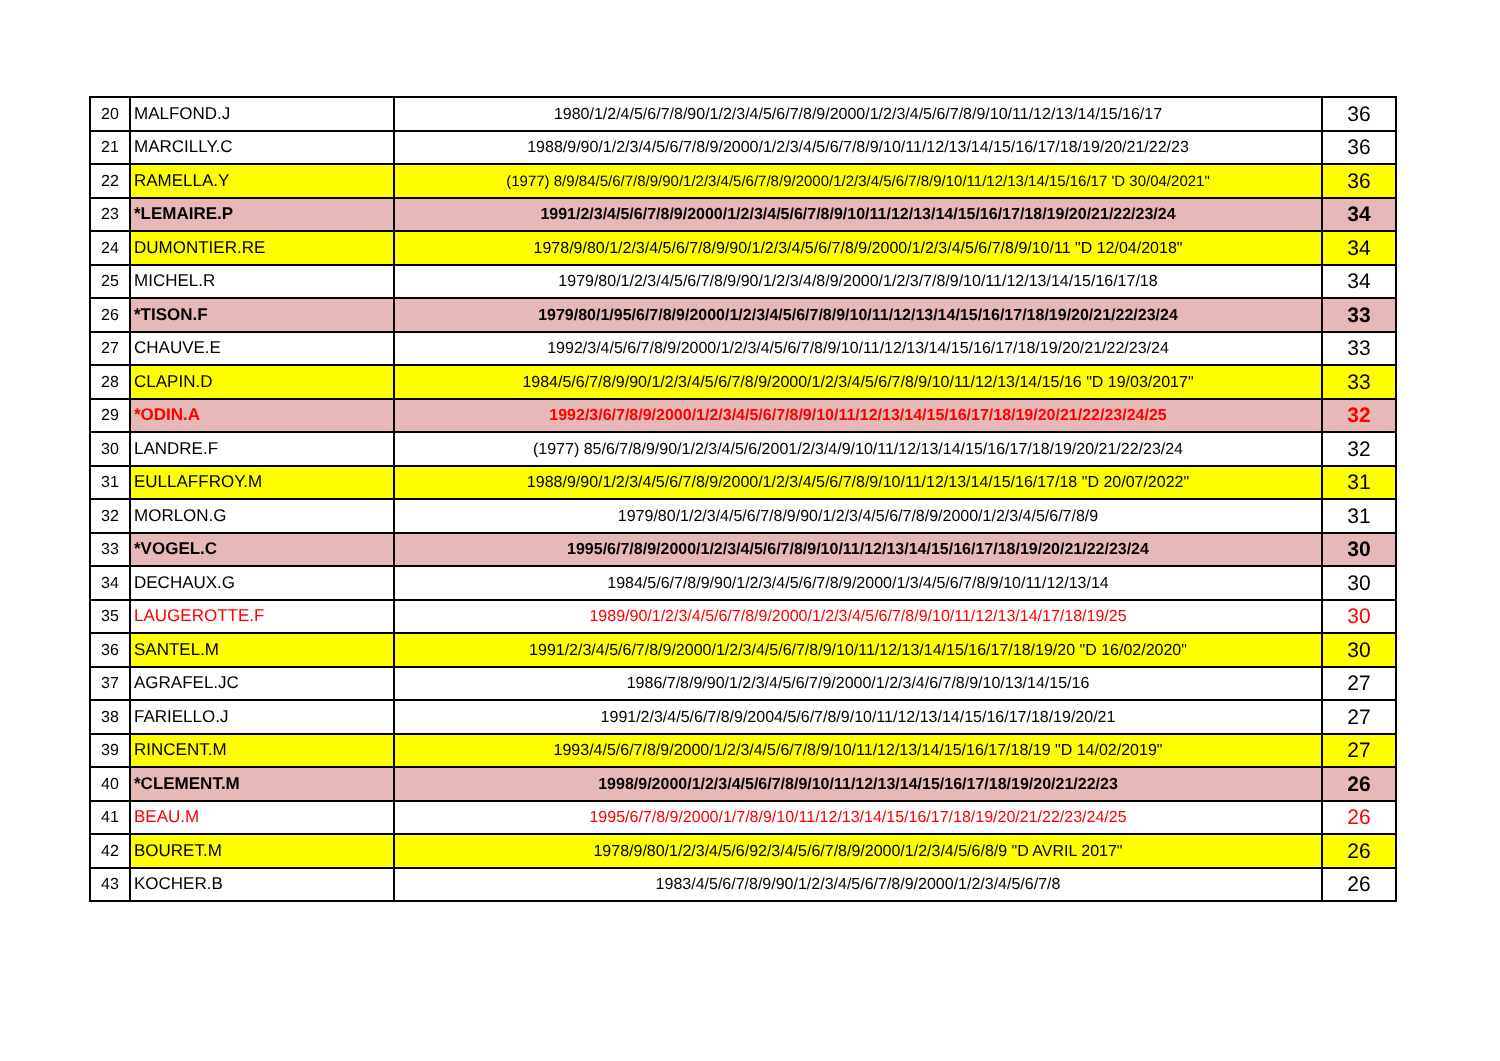| 20 | MALFOND.J | 1980/1/2/4/5/6/7/8/90/1/2/3/4/5/6/7/8/9/2000/1/2/3/4/5/6/7/8/9/10/11/12/13/14/15/16/17 | 36 |
| 21 | MARCILLY.C | 1988/9/90/1/2/3/4/5/6/7/8/9/2000/1/2/3/4/5/6/7/8/9/10/11/12/13/14/15/16/17/18/19/20/21/22/23 | 36 |
| 22 | RAMELLA.Y | (1977) 8/9/84/5/6/7/8/9/90/1/2/3/4/5/6/7/8/9/2000/1/2/3/4/5/6/7/8/9/10/11/12/13/14/15/16/17 'D 30/04/2021" | 36 |
| 23 | *LEMAIRE.P | 1991/2/3/4/5/6/7/8/9/2000/1/2/3/4/5/6/7/8/9/10/11/12/13/14/15/16/17/18/19/20/21/22/23/24 | 34 |
| 24 | DUMONTIER.RE | 1978/9/80/1/2/3/4/5/6/7/8/9/90/1/2/3/4/5/6/7/8/9/2000/1/2/3/4/5/6/7/8/9/10/11 "D 12/04/2018" | 34 |
| 25 | MICHEL.R | 1979/80/1/2/3/4/5/6/7/8/9/90/1/2/3/4/8/9/2000/1/2/3/7/8/9/10/11/12/13/14/15/16/17/18 | 34 |
| 26 | *TISON.F | 1979/80/1/95/6/7/8/9/2000/1/2/3/4/5/6/7/8/9/10/11/12/13/14/15/16/17/18/19/20/21/22/23/24 | 33 |
| 27 | CHAUVE.E | 1992/3/4/5/6/7/8/9/2000/1/2/3/4/5/6/7/8/9/10/11/12/13/14/15/16/17/18/19/20/21/22/23/24 | 33 |
| 28 | CLAPIN.D | 1984/5/6/7/8/9/90/1/2/3/4/5/6/7/8/9/2000/1/2/3/4/5/6/7/8/9/10/11/12/13/14/15/16 "D 19/03/2017" | 33 |
| 29 | *ODIN.A | 1992/3/6/7/8/9/2000/1/2/3/4/5/6/7/8/9/10/11/12/13/14/15/16/17/18/19/20/21/22/23/24/25 | 32 |
| 30 | LANDRE.F | (1977) 85/6/7/8/9/90/1/2/3/4/5/6/2001/2/3/4/9/10/11/12/13/14/15/16/17/18/19/20/21/22/23/24 | 32 |
| 31 | EULLAFFROY.M | 1988/9/90/1/2/3/4/5/6/7/8/9/2000/1/2/3/4/5/6/7/8/9/10/11/12/13/14/15/16/17/18 "D 20/07/2022" | 31 |
| 32 | MORLON.G | 1979/80/1/2/3/4/5/6/7/8/9/90/1/2/3/4/5/6/7/8/9/2000/1/2/3/4/5/6/7/8/9 | 31 |
| 33 | *VOGEL.C | 1995/6/7/8/9/2000/1/2/3/4/5/6/7/8/9/10/11/12/13/14/15/16/17/18/19/20/21/22/23/24 | 30 |
| 34 | DECHAUX.G | 1984/5/6/7/8/9/90/1/2/3/4/5/6/7/8/9/2000/1/3/4/5/6/7/8/9/10/11/12/13/14 | 30 |
| 35 | LAUGEROTTE.F | 1989/90/1/2/3/4/5/6/7/8/9/2000/1/2/3/4/5/6/7/8/9/10/11/12/13/14/17/18/19/25 | 30 |
| 36 | SANTEL.M | 1991/2/3/4/5/6/7/8/9/2000/1/2/3/4/5/6/7/8/9/10/11/12/13/14/15/16/17/18/19/20 "D 16/02/2020" | 30 |
| 37 | AGRAFEL.JC | 1986/7/8/9/90/1/2/3/4/5/6/7/9/2000/1/2/3/4/6/7/8/9/10/13/14/15/16 | 27 |
| 38 | FARIELLO.J | 1991/2/3/4/5/6/7/8/9/2004/5/6/7/8/9/10/11/12/13/14/15/16/17/18/19/20/21 | 27 |
| 39 | RINCENT.M | 1993/4/5/6/7/8/9/2000/1/2/3/4/5/6/7/8/9/10/11/12/13/14/15/16/17/18/19 "D 14/02/2019" | 27 |
| 40 | *CLEMENT.M | 1998/9/2000/1/2/3/4/5/6/7/8/9/10/11/12/13/14/15/16/17/18/19/20/21/22/23 | 26 |
| 41 | BEAU.M | 1995/6/7/8/9/2000/1/7/8/9/10/11/12/13/14/15/16/17/18/19/20/21/22/23/24/25 | 26 |
| 42 | BOURET.M | 1978/9/80/1/2/3/4/5/6/92/3/4/5/6/7/8/9/2000/1/2/3/4/5/6/8/9 "D AVRIL 2017" | 26 |
| 43 | KOCHER.B | 1983/4/5/6/7/8/9/90/1/2/3/4/5/6/7/8/9/2000/1/2/3/4/5/6/7/8 | 26 |